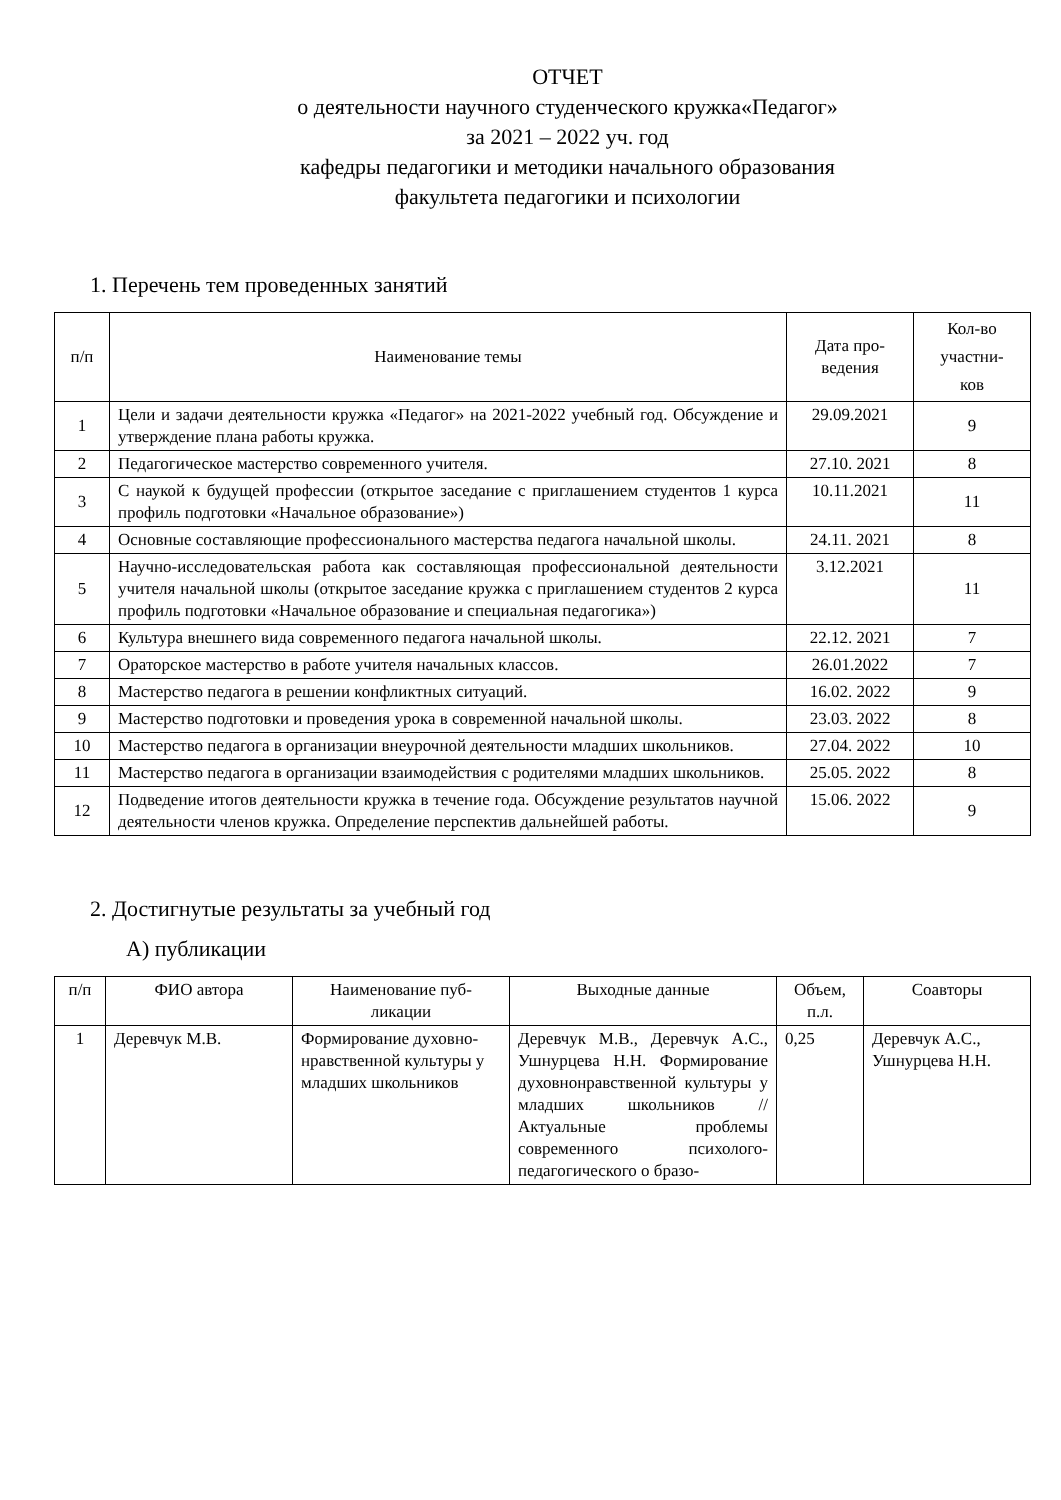ОТЧЕТ
о деятельности научного студенческого кружка«Педагог»
за 2021 – 2022 уч. год
кафедры педагогики и методики начального образования
факультета педагогики и психологии
1. Перечень тем проведенных занятий
| п/п | Наименование темы | Дата про- ведения | Кол-во участни- ков |
| --- | --- | --- | --- |
| 1 | Цели и задачи деятельности кружка «Педагог» на 2021-2022 учебный год. Обсуждение и утверждение плана работы кружка. | 29.09.2021 | 9 |
| 2 | Педагогическое мастерство современного учителя. | 27.10. 2021 | 8 |
| 3 | С наукой к будущей профессии (открытое заседание с приглашением студентов 1 курса профиль подготовки «Начальное образование») | 10.11.2021 | 11 |
| 4 | Основные составляющие профессионального мастерства педагога начальной школы. | 24.11. 2021 | 8 |
| 5 | Научно-исследовательская работа как составляющая профессиональной деятельности учителя начальной школы (открытое заседание кружка с приглашением студентов 2 курса профиль подготовки «Начальное образование и специальная педагогика») | 3.12.2021 | 11 |
| 6 | Культура внешнего вида современного педагога начальной школы. | 22.12. 2021 | 7 |
| 7 | Ораторское мастерство в работе учителя начальных классов. | 26.01.2022 | 7 |
| 8 | Мастерство педагога в решении конфликтных ситуаций. | 16.02. 2022 | 9 |
| 9 | Мастерство подготовки и проведения урока в современной начальной школы. | 23.03. 2022 | 8 |
| 10 | Мастерство педагога в организации внеурочной деятельности младших школьников. | 27.04. 2022 | 10 |
| 11 | Мастерство педагога в организации взаимодействия с родителями младших школьников. | 25.05. 2022 | 8 |
| 12 | Подведение итогов деятельности кружка в течение года. Обсуждение результатов научной деятельности членов кружка. Определение перспектив дальнейшей работы. | 15.06. 2022 | 9 |
2. Достигнутые результаты за учебный год
А) публикации
| п/п | ФИО автора | Наименование пуб- ликации | Выходные данные | Объем, п.л. | Соавторы |
| --- | --- | --- | --- | --- | --- |
| 1 | Деревчук М.В. | Формирование духовно-нравственной культуры у младших школьников | Деревчук М.В., Деревчук А.С., Ушнурцева Н.Н. Формирование духовнонравственной культуры у младших школьников //Актуальные проблемы современного психолого-педагогического о бразо- | 0,25 | Деревчук А.С., Ушнурцева Н.Н. |